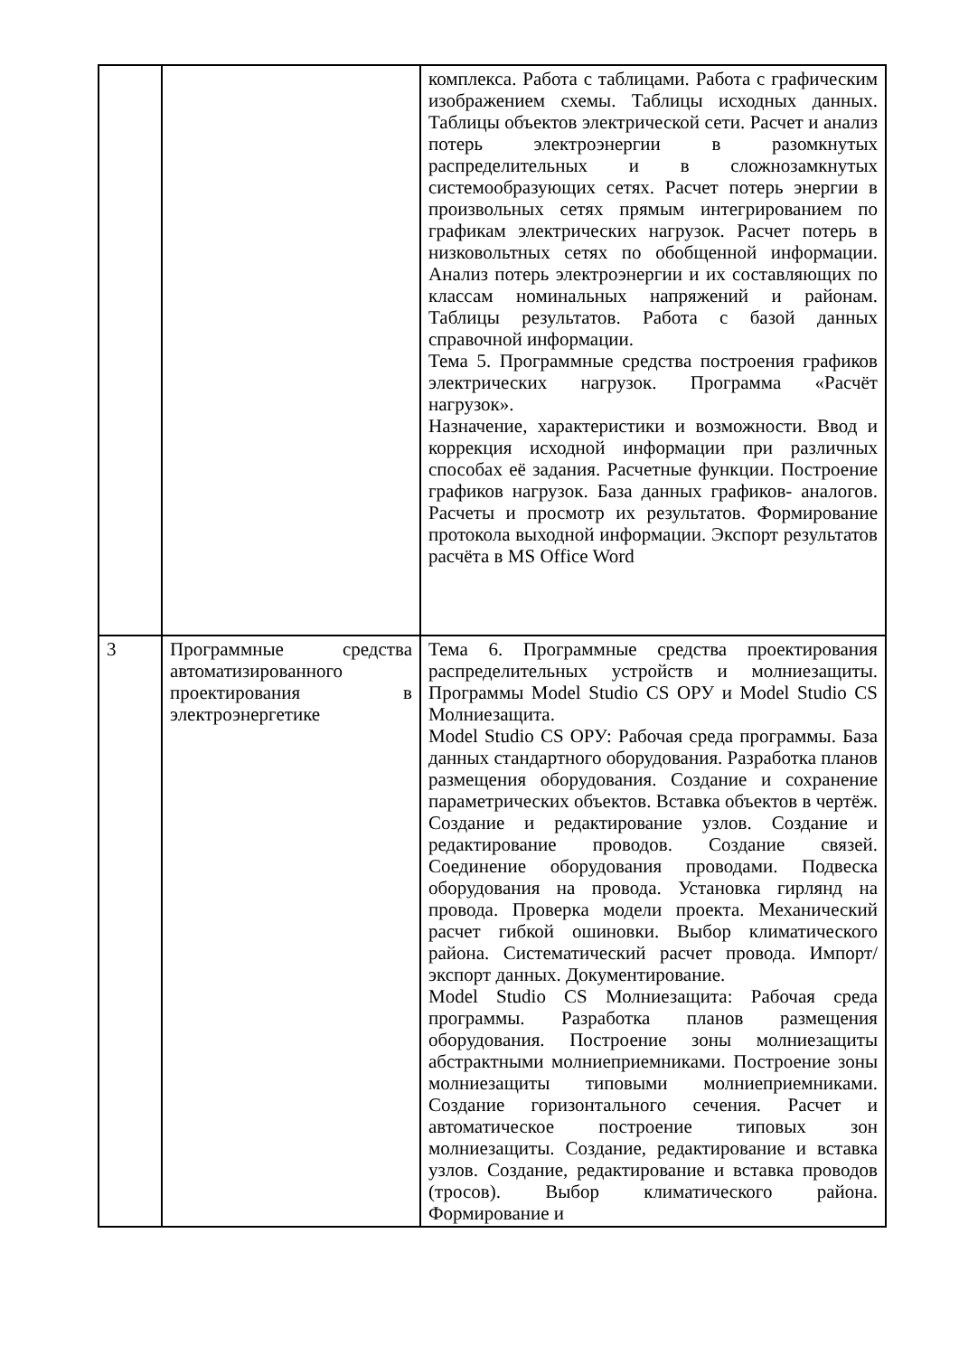| | | комплекса. Работа с таблицами. Работа с графическим изображением схемы. Таблицы исходных данных. Таблицы объектов электрической сети. Расчет и анализ потерь электроэнергии в разомкнутых распределительных и в сложнозамкнутых системообразующих сетях. Расчет потерь энергии в произвольных сетях прямым интегрированием по графикам электрических нагрузок. Расчет потерь в низковольтных сетях по обобщенной информации. Анализ потерь электроэнергии и их составляющих по классам номинальных напряжений и районам. Таблицы результатов. Работа с базой данных справочной информации. Тема 5. Программные средства построения графиков электрических нагрузок. Программа «Расчёт нагрузок». Назначение, характеристики и возможности. Ввод и коррекция исходной информации при различных способах её задания. Расчетные функции. Построение графиков нагрузок. База данных графиков- аналогов. Расчеты и просмотр их результатов. Формирование протокола выходной информации. Экспорт результатов расчёта в MS Office Word |
| 3 | Программные средства автоматизированного проектирования в электроэнергетике | Тема 6. Программные средства проектирования распределительных устройств и молниезащиты. Программы Model Studio CS ОРУ и Model Studio CS Молниезащита. Model Studio CS ОРУ: Рабочая среда программы. База данных стандартного оборудования. Разработка планов размещения оборудования. Создание и сохранение параметрических объектов. Вставка объектов в чертёж. Создание и редактирование узлов. Создание и редактирование проводов. Создание связей. Соединение оборудования проводами. Подвеска оборудования на провода. Установка гирлянд на провода. Проверка модели проекта. Механический расчет гибкой ошиновки. Выбор климатического района. Систематический расчет провода. Импорт/экспорт данных. Документирование. Model Studio CS Молниезащита: Рабочая среда программы. Разработка планов размещения оборудования. Построение зоны молниезащиты абстрактными молниеприемниками. Построение зоны молниезащиты типовыми молниеприемниками. Создание горизонтального сечения. Расчет и автоматическое построение типовых зон молниезащиты. Создание, редактирование и вставка узлов. Создание, редактирование и вставка проводов (тросов). Выбор климатического района. Формирование и |